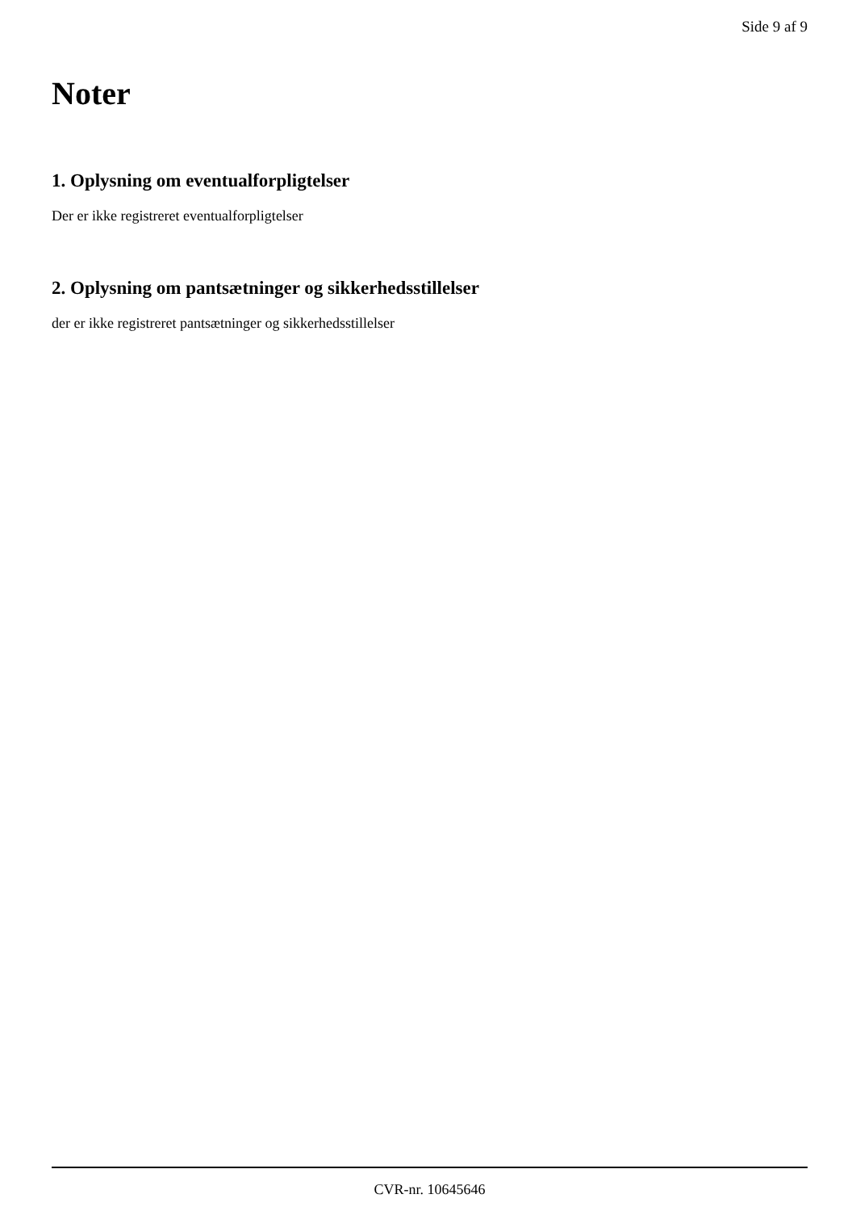Side 9 af 9
Noter
1. Oplysning om eventualforpligtelser
Der er ikke registreret eventualforpligtelser
2. Oplysning om pantsætninger og sikkerhedsstillelser
der er ikke registreret pantsætninger og sikkerhedsstillelser
CVR-nr. 10645646